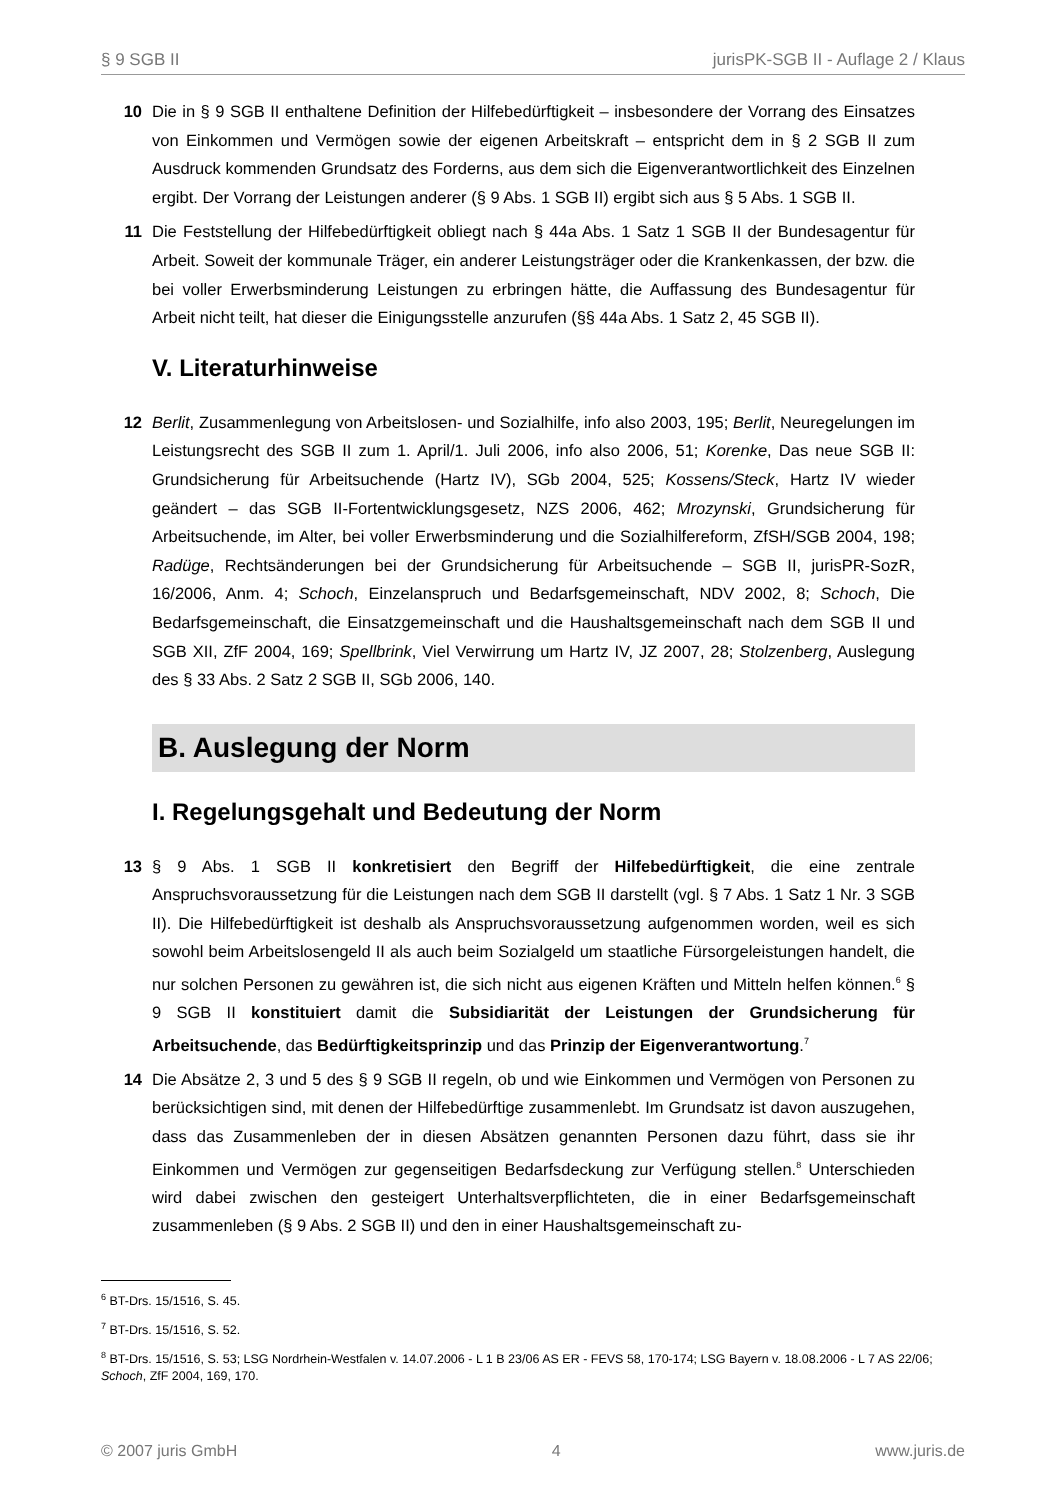§ 9 SGB II jurisPK-SGB II - Auflage 2 / Klaus
10 Die in § 9 SGB II enthaltene Definition der Hilfebedürftigkeit – insbesondere der Vorrang des Einsatzes von Einkommen und Vermögen sowie der eigenen Arbeitskraft – entspricht dem in § 2 SGB II zum Ausdruck kommenden Grundsatz des Forderns, aus dem sich die Eigenverantwortlichkeit des Einzelnen ergibt. Der Vorrang der Leistungen anderer (§ 9 Abs. 1 SGB II) ergibt sich aus § 5 Abs. 1 SGB II.
11 Die Feststellung der Hilfebedürftigkeit obliegt nach § 44a Abs. 1 Satz 1 SGB II der Bundesagentur für Arbeit. Soweit der kommunale Träger, ein anderer Leistungsträger oder die Krankenkassen, der bzw. die bei voller Erwerbsminderung Leistungen zu erbringen hätte, die Auffassung des Bundesagentur für Arbeit nicht teilt, hat dieser die Einigungsstelle anzurufen (§§ 44a Abs. 1 Satz 2, 45 SGB II).
V. Literaturhinweise
12 Berlit, Zusammenlegung von Arbeitslosen- und Sozialhilfe, info also 2003, 195; Berlit, Neuregelungen im Leistungsrecht des SGB II zum 1. April/1. Juli 2006, info also 2006, 51; Korenke, Das neue SGB II: Grundsicherung für Arbeitsuchende (Hartz IV), SGb 2004, 525; Kossens/Steck, Hartz IV wieder geändert – das SGB II-Fortentwicklungsgesetz, NZS 2006, 462; Mrozynski, Grundsicherung für Arbeitsuchende, im Alter, bei voller Erwerbsminderung und die Sozialhilfereform, ZfSH/SGB 2004, 198; Radüge, Rechtsänderungen bei der Grundsicherung für Arbeitsuchende – SGB II, jurisPR-SozR, 16/2006, Anm. 4; Schoch, Einzelanspruch und Bedarfsgemeinschaft, NDV 2002, 8; Schoch, Die Bedarfsgemeinschaft, die Einsatzgemeinschaft und die Haushaltsgemeinschaft nach dem SGB II und SGB XII, ZfF 2004, 169; Spellbrink, Viel Verwirrung um Hartz IV, JZ 2007, 28; Stolzenberg, Auslegung des § 33 Abs. 2 Satz 2 SGB II, SGb 2006, 140.
B. Auslegung der Norm
I. Regelungsgehalt und Bedeutung der Norm
13 § 9 Abs. 1 SGB II konkretisiert den Begriff der Hilfebedürftigkeit, die eine zentrale Anspruchsvoraussetzung für die Leistungen nach dem SGB II darstellt (vgl. § 7 Abs. 1 Satz 1 Nr. 3 SGB II). Die Hilfebedürftigkeit ist deshalb als Anspruchsvoraussetzung aufgenommen worden, weil es sich sowohl beim Arbeitslosengeld II als auch beim Sozialgeld um staatliche Fürsorgeleistungen handelt, die nur solchen Personen zu gewähren ist, die sich nicht aus eigenen Kräften und Mitteln helfen können.<sup>6</sup> § 9 SGB II konstituiert damit die Subsidiarität der Leistungen der Grundsicherung für Arbeitsuchende, das Bedürftigkeitsprinzip und das Prinzip der Eigenverantwortung.<sup>7</sup>
14 Die Absätze 2, 3 und 5 des § 9 SGB II regeln, ob und wie Einkommen und Vermögen von Personen zu berücksichtigen sind, mit denen der Hilfebedürftige zusammenlebt. Im Grundsatz ist davon auszugehen, dass das Zusammenleben der in diesen Absätzen genannten Personen dazu führt, dass sie ihr Einkommen und Vermögen zur gegenseitigen Bedarfsdeckung zur Verfügung stellen.<sup>8</sup> Unterschieden wird dabei zwischen den gesteigert Unterhaltsverpflichteten, die in einer Bedarfsgemeinschaft zusammenleben (§ 9 Abs. 2 SGB II) und den in einer Haushaltsgemeinschaft zu-
<sup>6</sup> BT-Drs. 15/1516, S. 45.
<sup>7</sup> BT-Drs. 15/1516, S. 52.
<sup>8</sup> BT-Drs. 15/1516, S. 53; LSG Nordrhein-Westfalen v. 14.07.2006 - L 1 B 23/06 AS ER - FEVS 58, 170-174; LSG Bayern v. 18.08.2006 - L 7 AS 22/06; Schoch, ZfF 2004, 169, 170.
© 2007 juris GmbH 4 www.juris.de